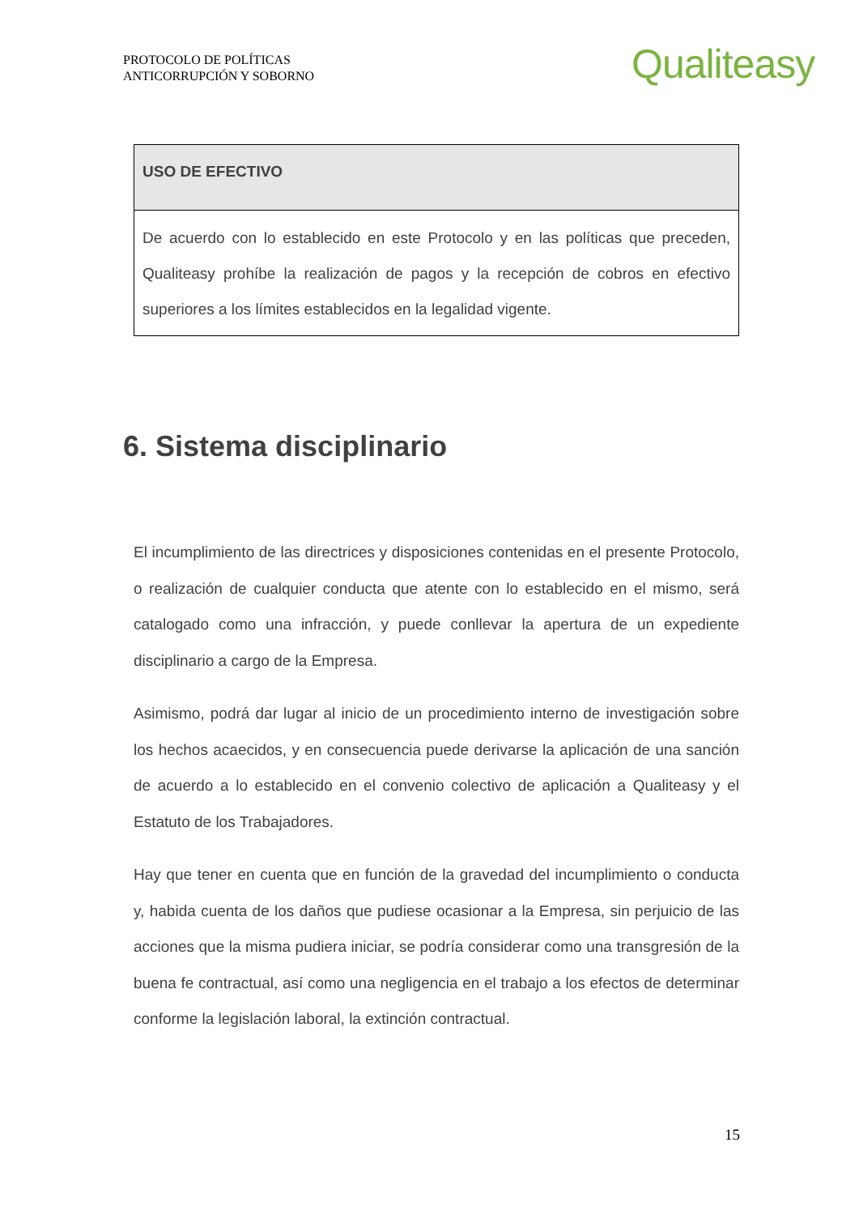PROTOCOLO DE POLÍTICAS
ANTICORRUPCIÓN Y SOBORNO
Qualiteasy
| USO DE EFECTIVO |
| --- |
| De acuerdo con lo establecido en este Protocolo y en las políticas que preceden, Qualiteasy prohíbe la realización de pagos y la recepción de cobros en efectivo superiores a los límites establecidos en la legalidad vigente. |
6. Sistema disciplinario
El incumplimiento de las directrices y disposiciones contenidas en el presente Protocolo, o realización de cualquier conducta que atente con lo establecido en el mismo, será catalogado como una infracción, y puede conllevar la apertura de un expediente disciplinario a cargo de la Empresa.
Asimismo, podrá dar lugar al inicio de un procedimiento interno de investigación sobre los hechos acaecidos, y en consecuencia puede derivarse la aplicación de una sanción de acuerdo a lo establecido en el convenio colectivo de aplicación a Qualiteasy y el Estatuto de los Trabajadores.
Hay que tener en cuenta que en función de la gravedad del incumplimiento o conducta y, habida cuenta de los daños que pudiese ocasionar a la Empresa, sin perjuicio de las acciones que la misma pudiera iniciar, se podría considerar como una transgresión de la buena fe contractual, así como una negligencia en el trabajo a los efectos de determinar conforme la legislación laboral, la extinción contractual.
15